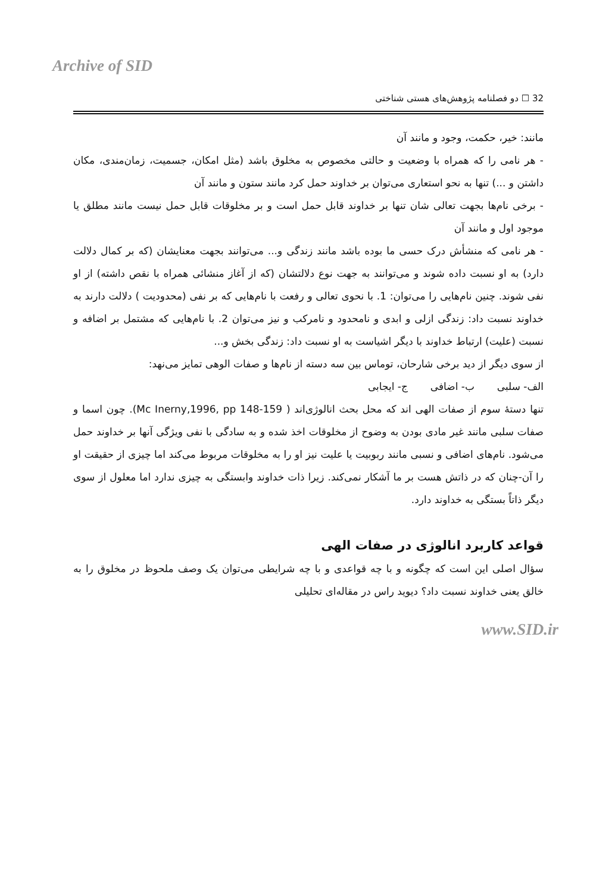Archive of SID
32 ☐ دو فصلنامه پژوهش‌های هستی شناختی
مانند: خیر، حکمت، وجود و مانند آن
- هر نامی را که همراه با وضعیت و حالتی مخصوص به مخلوق باشد (مثل امکان، جسمیت، زمان‌مندی، مکان داشتن و ...) تنها به نحو استعاری می‌توان بر خداوند حمل کرد مانند ستون و مانند آن
- برخی نام‌ها بجهت تعالی شان تنها بر خداوند قابل حمل است و بر مخلوقات قابل حمل نیست مانند مطلق یا موجود اول و مانند آن
- هر نامی که منشأش درک حسی ما بوده باشد مانند زندگی و... می‌توانند بجهت معنایشان (که بر کمال دلالت دارد) به او نسبت داده شوند و می‌توانند به جهت نوع دلالتشان (که از آغاز منشائی همراه با نقص داشته) از او نفی شوند. چنین نام‌هایی را می‌توان: 1. با نحوی تعالی و رفعت با نام‌هایی که بر نفی (محدودیت ) دلالت دارند به خداوند نسبت داد: زندگی ازلی و ابدی و نامحدود و نامرکب و نیز می‌توان 2. با نام‌هایی که مشتمل بر اضافه و نسبت (علیت) ارتباط خداوند با دیگر اشیاست به او نسبت داد: زندگی بخش و...
از سوی دیگر از دید برخی شارحان، توماس بین سه دسته از نام‌ها و صفات الوهی تمایز می‌نهد:
الف- سلبی ب- اضافی ج- ایجابی
تنها دستهٔ سوم از صفات الهی اند که محل بحث انالوژی‌اند ( Mc Inerny,1996, pp 148-159). چون اسما و صفات سلبی مانند غیر مادی بودن به وضوح از مخلوقات اخذ شده و به سادگی با نفی ویژگی آنها بر خداوند حمل می‌شود. نام‌های اضافی و نسبی مانند ربوبیت یا علیت نیز او را به مخلوقات مربوط می‌کند اما چیزی از حقیقت او را آن-چنان که در ذاتش هست بر ما آشکار نمی‌کند. زیرا ذات خداوند وابستگی به چیزی ندارد اما معلول از سوی دیگر ذاتاً بستگی به خداوند دارد.
قواعد کاربرد انالوژی در صفات الهی
سؤال اصلی این است که چگونه و با چه قواعدی و با چه شرایطی می‌توان یک وصف ملحوظ در مخلوق را به خالق یعنی خداوند نسبت داد؟ دیوید راس در مقاله‌ای تحلیلی
www.SID.ir